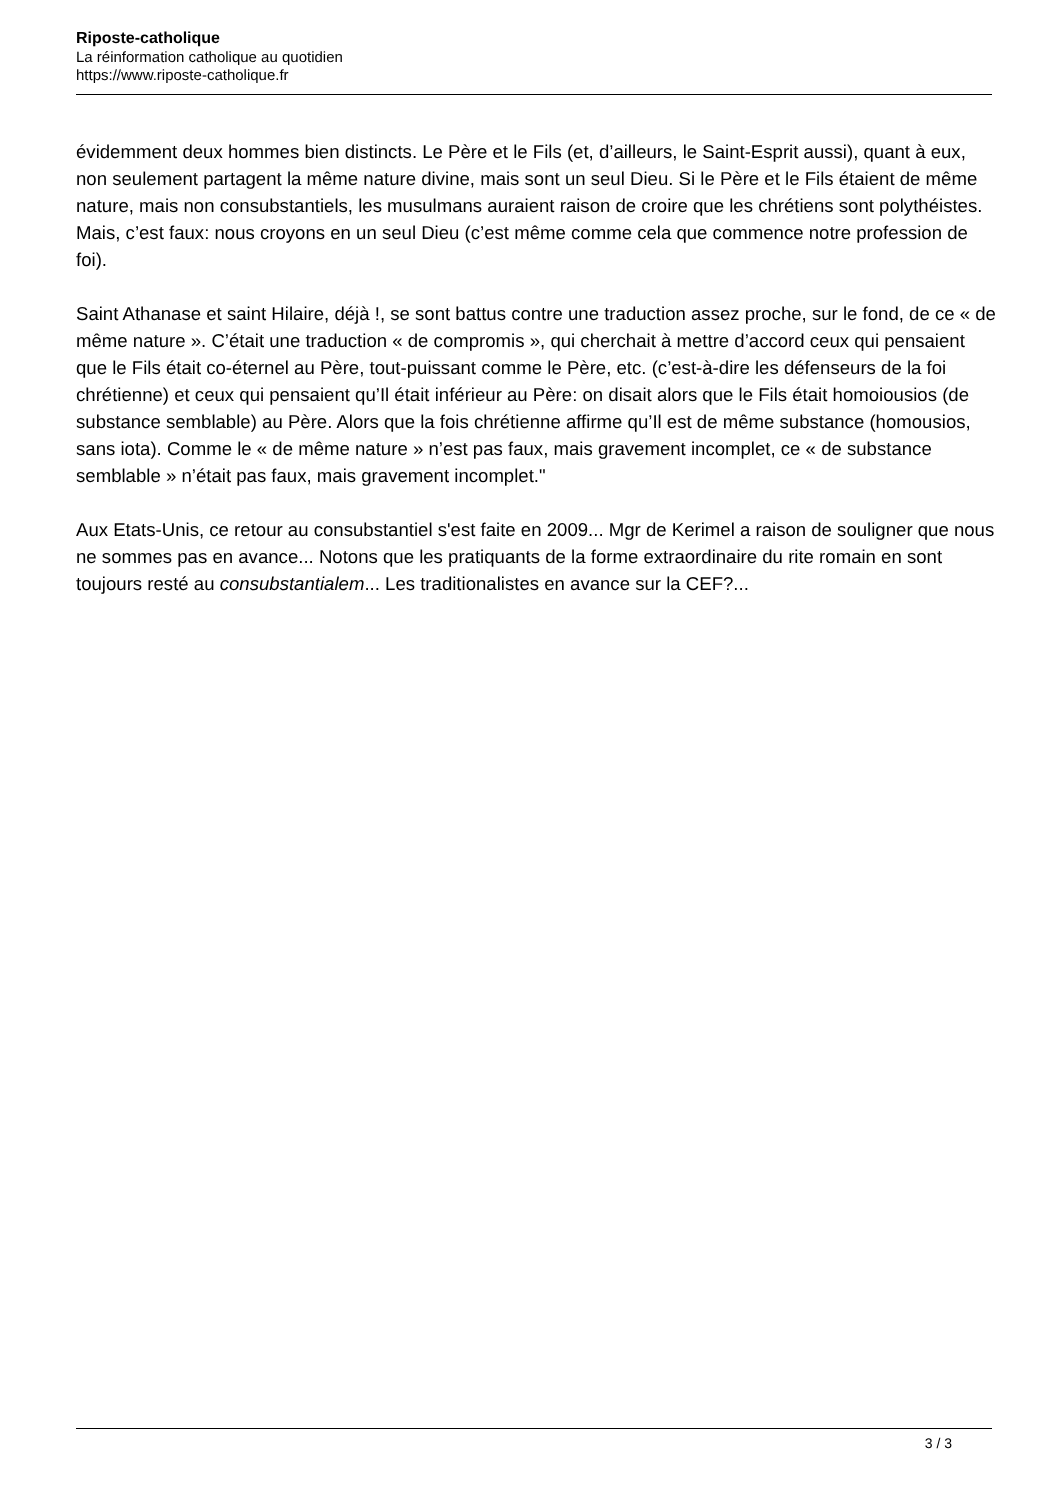Riposte-catholique
La réinformation catholique au quotidien
https://www.riposte-catholique.fr
évidemment deux hommes bien distincts. Le Père et le Fils (et, d’ailleurs, le Saint-Esprit aussi), quant à eux, non seulement partagent la même nature divine, mais sont un seul Dieu. Si le Père et le Fils étaient de même nature, mais non consubstantiels, les musulmans auraient raison de croire que les chrétiens sont polythéistes. Mais, c’est faux: nous croyons en un seul Dieu (c’est même comme cela que commence notre profession de foi).
Saint Athanase et saint Hilaire, déjà !, se sont battus contre une traduction assez proche, sur le fond, de ce « de même nature ». C’était une traduction « de compromis », qui cherchait à mettre d’accord ceux qui pensaient que le Fils était co-éternel au Père, tout-puissant comme le Père, etc. (c’est-à-dire les défenseurs de la foi chrétienne) et ceux qui pensaient qu’Il était inférieur au Père: on disait alors que le Fils était homoiousios (de substance semblable) au Père. Alors que la fois chrétienne affirme qu’Il est de même substance (homousios, sans iota). Comme le « de même nature » n’est pas faux, mais gravement incomplet, ce « de substance semblable » n’était pas faux, mais gravement incomplet."
Aux Etats-Unis, ce retour au consubstantiel s'est faite en 2009... Mgr de Kerimel a raison de souligner que nous ne sommes pas en avance... Notons que les pratiquants de la forme extraordinaire du rite romain en sont toujours resté au consubstantialem... Les traditionalistes en avance sur la CEF?...
3 / 3